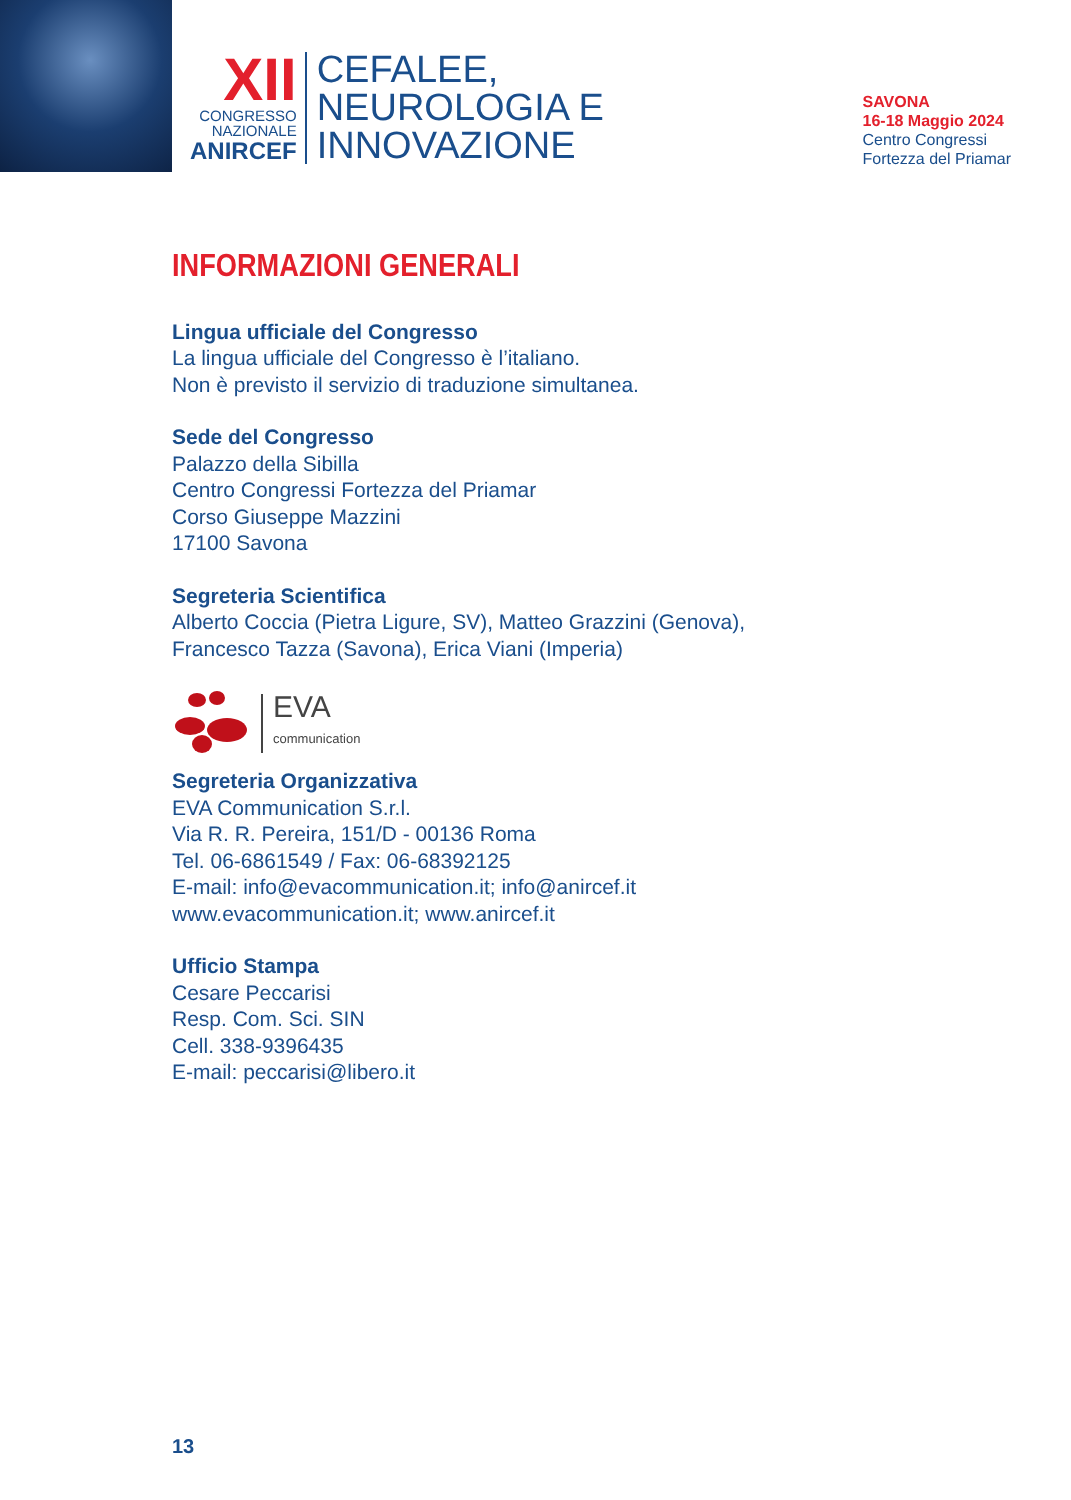XII
CONGRESSO
NAZIONALE
ANIRCEF
CEFALEE,
NEUROLOGIA E
INNOVAZIONE
SAVONA
16-18 Maggio 2024
Centro Congressi
Fortezza del Priamar
INFORMAZIONI GENERALI
Lingua ufficiale del Congresso
La lingua ufficiale del Congresso è l’italiano.
Non è previsto il servizio di traduzione simultanea.
Sede del Congresso
Palazzo della Sibilla
Centro Congressi Fortezza del Priamar
Corso Giuseppe Mazzini
17100 Savona
Segreteria Scientifica
Alberto Coccia (Pietra Ligure, SV), Matteo Grazzini (Genova),
Francesco Tazza (Savona), Erica Viani (Imperia)
EVA
communication
Segreteria Organizzativa
EVA Communication S.r.l.
Via R. R. Pereira, 151/D - 00136 Roma
Tel. 06-6861549 / Fax: 06-68392125
E-mail: info@evacommunication.it; info@anircef.it
www.evacommunication.it; www.anircef.it
Ufficio Stampa
Cesare Peccarisi
Resp. Com. Sci. SIN
Cell. 338-9396435
E-mail: peccarisi@libero.it
13